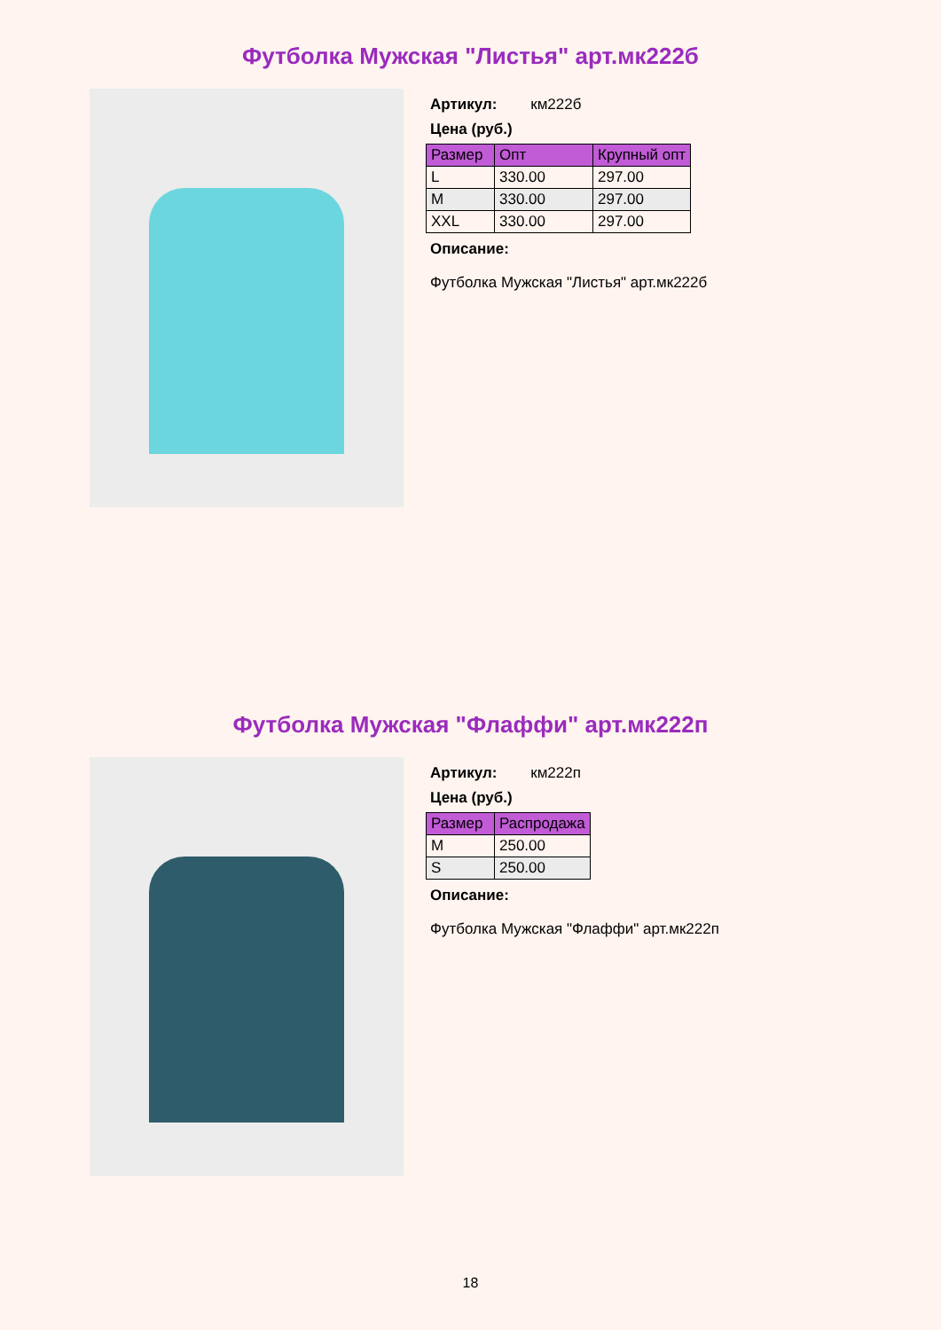Футболка Мужская "Листья" арт.мк222б
Артикул: км222б
Цена (руб.)
| Размер | Опт | Крупный опт |
| --- | --- | --- |
| L | 330.00 | 297.00 |
| M | 330.00 | 297.00 |
| XXL | 330.00 | 297.00 |
Описание:
Футболка Мужская "Листья" арт.мк222б
Футболка Мужская "Флаффи" арт.мк222п
Артикул: км222п
Цена (руб.)
| Размер | Распродажа |
| --- | --- |
| M | 250.00 |
| S | 250.00 |
Описание:
Футболка Мужская "Флаффи" арт.мк222п
18